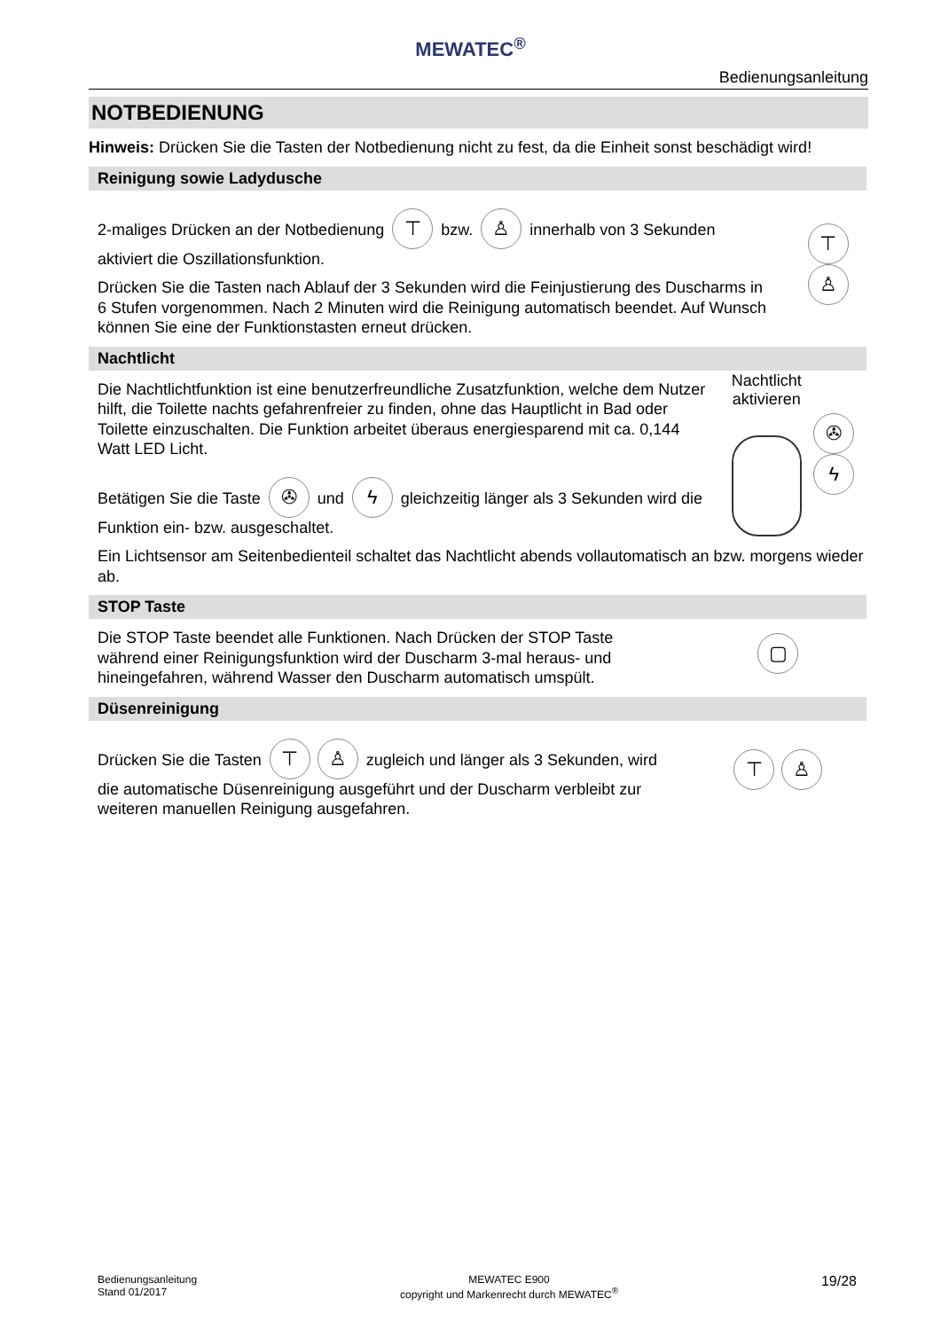MEWATEC<sup>®</sup>
Bedienungsanleitung
NOTBEDIENUNG
Hinweis: Drücken Sie die Tasten der Notbedienung nicht zu fest, da die Einheit sonst beschädigt wird!
Reinigung sowie Ladydusche
2-maliges Drücken an der Notbedienung ⊤ bzw. ♙ innerhalb von 3 Sekunden aktiviert die Oszillationsfunktion.
Drücken Sie die Tasten nach Ablauf der 3 Sekunden wird die Feinjustierung des Duscharms in 6 Stufen vorgenommen. Nach 2 Minuten wird die Reinigung automatisch beendet. Auf Wunsch können Sie eine der Funktionstasten erneut drücken.
⊤ ♙
Nachtlicht
Die Nachtlichtfunktion ist eine benutzerfreundliche Zusatzfunktion, welche dem Nutzer hilft, die Toilette nachts gefahrenfreier zu finden, ohne das Hauptlicht in Bad oder Toilette einzuschalten. Die Funktion arbeitet überaus energiesparend mit ca. 0,144 Watt LED Licht.
Betätigen Sie die Taste ✇ und ϟ gleichzeitig länger als 3 Sekunden wird die Funktion ein- bzw. ausgeschaltet.
Nachtlicht aktivieren
✇ ϟ
Ein Lichtsensor am Seitenbedienteil schaltet das Nachtlicht abends vollautomatisch an bzw. morgens wieder ab.
STOP Taste
Die STOP Taste beendet alle Funktionen. Nach Drücken der STOP Taste während einer Reinigungsfunktion wird der Duscharm 3-mal heraus- und hineingefahren, während Wasser den Duscharm automatisch umspült.
▢
Düsenreinigung
Drücken Sie die Tasten ⊤ ♙ zugleich und länger als 3 Sekunden, wird die automatische Düsenreinigung ausgeführt und der Duscharm verbleibt zur weiteren manuellen Reinigung ausgefahren.
⊤ ♙
Bedienungsanleitung
Stand 01/2017
MEWATEC E900
copyright und Markenrecht durch MEWATEC<sup>®</sup>
19/28